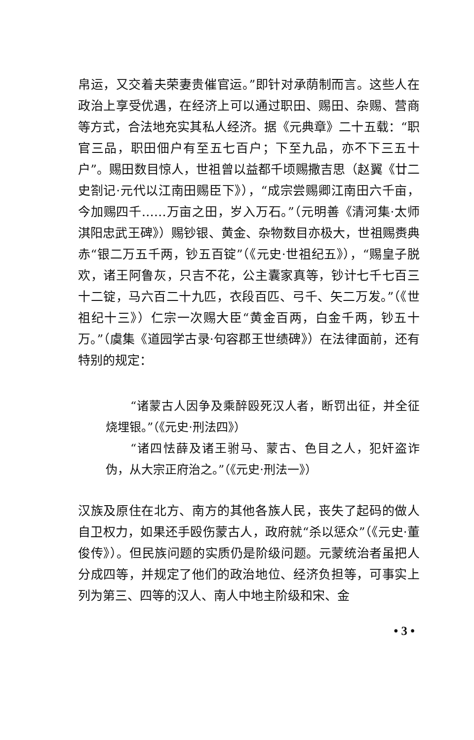帛运，又交着夫荣妻贵催官运。”即针对承荫制而言。这些人在政治上享受优遇，在经济上可以通过职田、赐田、杂赐、营商等方式，合法地充实其私人经济。据《元典章》二十五载：“职官三品，职田佃户有至五七百户；下至九品，亦不下三五十户”。赐田数目惊人，世祖曾以益都千顷赐撒吉思（赵翼《廿二史劄记·元代以江南田赐臣下》），“成宗尝赐卿江南田六千亩，今加赐四千……万亩之田，岁入万石。”（元明善《清河集·太师淇阳忠武王碑》）赐钞银、黄金、杂物数目亦极大，世祖赐赉典赤“银二万五千两，钞五百锭”（《元史·世祖纪五》），“赐皇子脱欢，诸王阿鲁灰，只吉不花，公主囊家真等，钞计七千七百三十二锭，马六百二十九匹，衣段百匹、弓千、矢二万发。”（《世祖纪十三》）仁宗一次赐大臣“黄金百两，白金千两，钞五十万。”（虞集《道园学古录·句容郡王世绩碑》）在法律面前，还有特别的规定：
“诸蒙古人因争及乘醉殴死汉人者，断罚出征，并全征烧埋银。”（《元史·刑法四》）
“诸四怯薛及诸王驸马、蒙古、色目之人，犯奸盗诈伪，从大宗正府治之。”（《元史·刑法一》）
汉族及原住在北方、南方的其他各族人民，丧失了起码的做人自卫权力，如果还手殴伤蒙古人，政府就“杀以惩众”（《元史·董俊传》）。但民族问题的实质仍是阶级问题。元蒙统治者虽把人分成四等，并规定了他们的政治地位、经济负担等，可事实上列为第三、四等的汉人、南人中地主阶级和宋、金
• 3 •